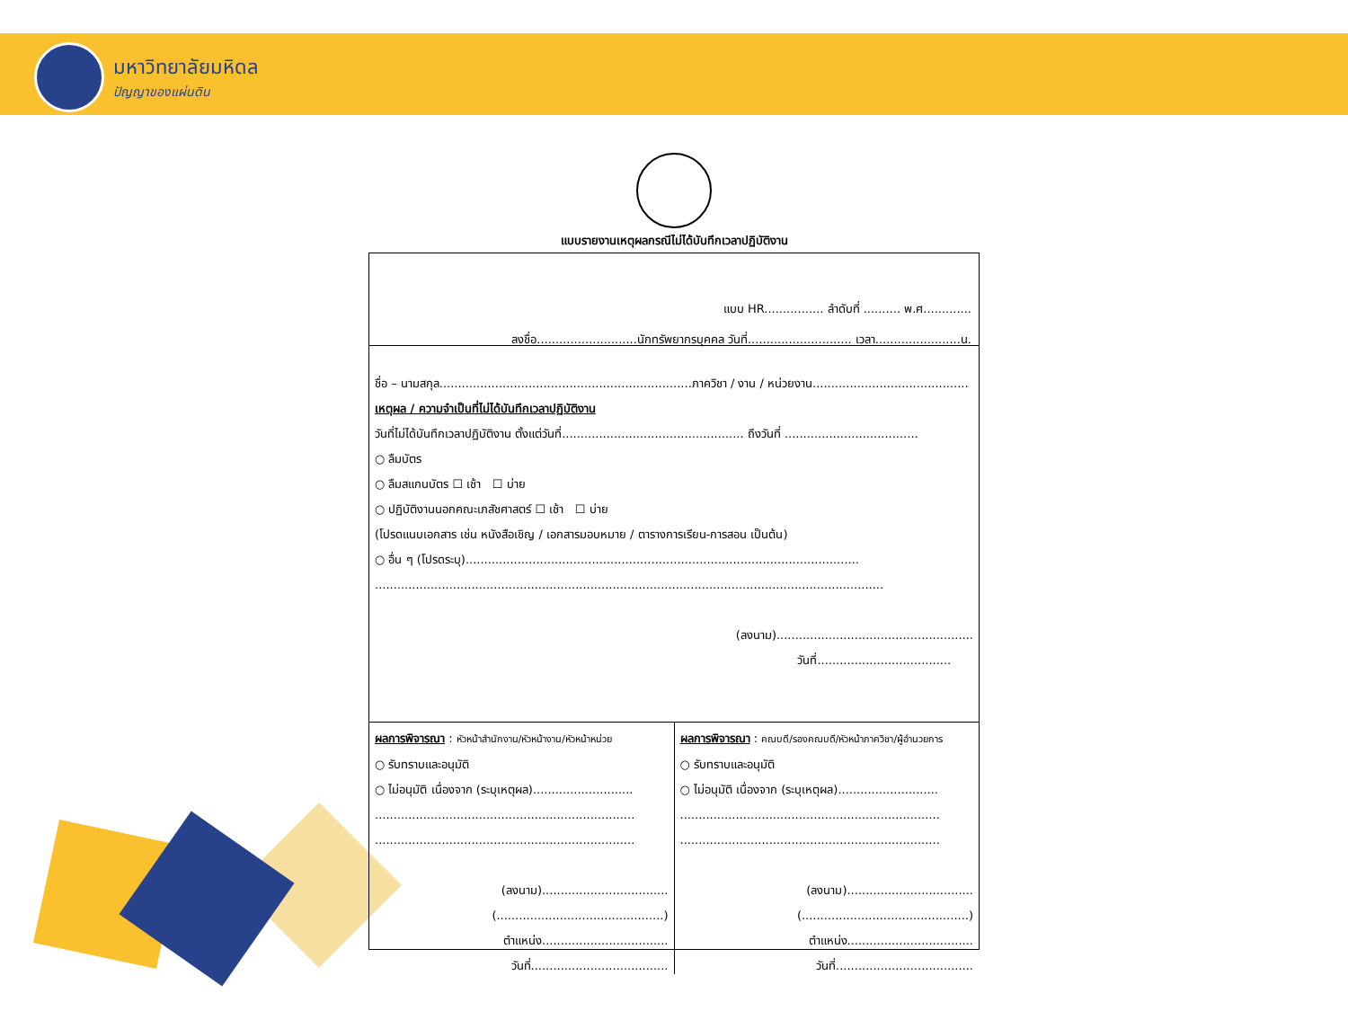มหาวิทยาลัยมหิดล
ปัญญาของแผ่นดิน
แบบรายงานเหตุผลกรณีไม่ได้บันทึกเวลาปฏิบัติงาน
แบบ HR................ ลำดับที่ .......... พ.ศ.............
ลงชื่อ...........................นักทรัพยากรบุคคล วันที่............................ เวลา.......................น.
ชื่อ – นามสกุล....................................................................ภาควิชา / งาน / หน่วยงาน..........................................
เหตุผล / ความจำเป็นที่ไม่ได้บันทึกเวลาปฏิบัติงาน
วันที่ไม่ได้บันทึกเวลาปฏิบัติงาน ตั้งแต่วันที่................................................. ถึงวันที่ ....................................
○ ลืมบัตร
○ ลืมสแกนบัตร ☐ เช้า ☐ บ่าย
○ ปฏิบัติงานนอกคณะเภสัชศาสตร์ ☐ เช้า ☐ บ่าย
(โปรดแนบเอกสาร เช่น หนังสือเชิญ / เอกสารมอบหมาย / ตารางการเรียน-การสอน เป็นต้น)
○ อื่น ๆ (โปรดระบุ)..........................................................................................................
.........................................................................................................................................
(ลงนาม).....................................................
วันที่....................................
ผลการพิจารณา : หัวหน้าสำนักงาน/หัวหน้างาน/หัวหน้าหน่วย
○ รับทราบและอนุมัติ
○ ไม่อนุมัติ เนื่องจาก (ระบุเหตุผล)...........................
......................................................................
......................................................................
(ลงนาม)..................................
(.............................................)
ตำแหน่ง..................................
วันที่.....................................
ผลการพิจารณา : คณบดี/รองคณบดี/หัวหน้าภาควิชา/ผู้อำนวยการ
○ รับทราบและอนุมัติ
○ ไม่อนุมัติ เนื่องจาก (ระบุเหตุผล)...........................
......................................................................
......................................................................
(ลงนาม)..................................
(.............................................)
ตำแหน่ง..................................
วันที่.....................................